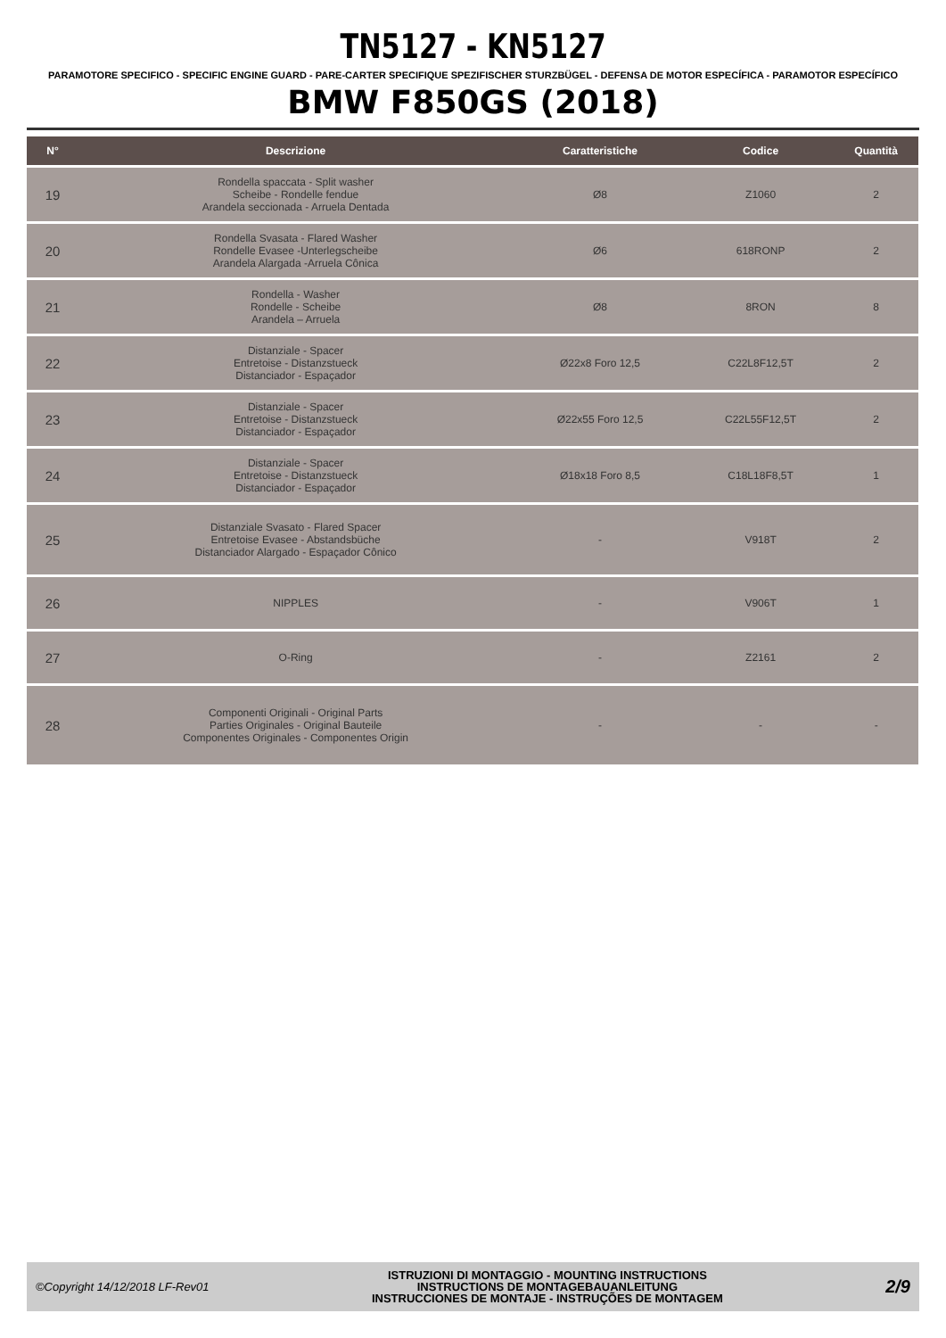TN5127 - KN5127
PARAMOTORE SPECIFICO - SPECIFIC ENGINE GUARD - PARE-CARTER SPECIFIQUE SPEZIFISCHER STURZBÜGEL - DEFENSA DE MOTOR ESPECÍFICA - PARAMOTOR ESPECÍFICO
BMW F850GS (2018)
| N° | Descrizione | Caratteristiche | Codice | Quantità |
| --- | --- | --- | --- | --- |
| 19 | Rondella spaccata - Split washer Scheibe - Rondelle fendue Arandela seccionada - Arruela Dentada | Ø8 | Z1060 | 2 |
| 20 | Rondella Svasata - Flared Washer Rondelle Evasee -Unterlegscheibe Arandela Alargada -Arruela Cônica | Ø6 | 618RONP | 2 |
| 21 | Rondella - Washer Rondelle - Scheibe Arandela – Arruela | Ø8 | 8RON | 8 |
| 22 | Distanziale - Spacer Entretoise - Distanzstueck Distanciador - Espaçador | Ø22x8 Foro 12,5 | C22L8F12,5T | 2 |
| 23 | Distanziale - Spacer Entretoise - Distanzstueck Distanciador - Espaçador | Ø22x55 Foro 12,5 | C22L55F12,5T | 2 |
| 24 | Distanziale - Spacer Entretoise - Distanzstueck Distanciador - Espaçador | Ø18x18 Foro 8,5 | C18L18F8,5T | 1 |
| 25 | Distanziale Svasato - Flared Spacer Entretoise Evasee - Abstandsbüche Distanciador Alargado - Espaçador Cônico | - | V918T | 2 |
| 26 | NIPPLES | - | V906T | 1 |
| 27 | O-Ring | - | Z2161 | 2 |
| 28 | Componenti Originali - Original Parts Parties Originales - Original Bauteile Componentes Originales - Componentes Origin | - | - | - |
©Copyright 14/12/2018 LF-Rev01
ISTRUZIONI DI MONTAGGIO - MOUNTING INSTRUCTIONS
INSTRUCTIONS DE MONTAGEBAUANLEITUNG
INSTRUCCIONES DE MONTAJE - INSTRUÇÕES DE MONTAGEM
2/9